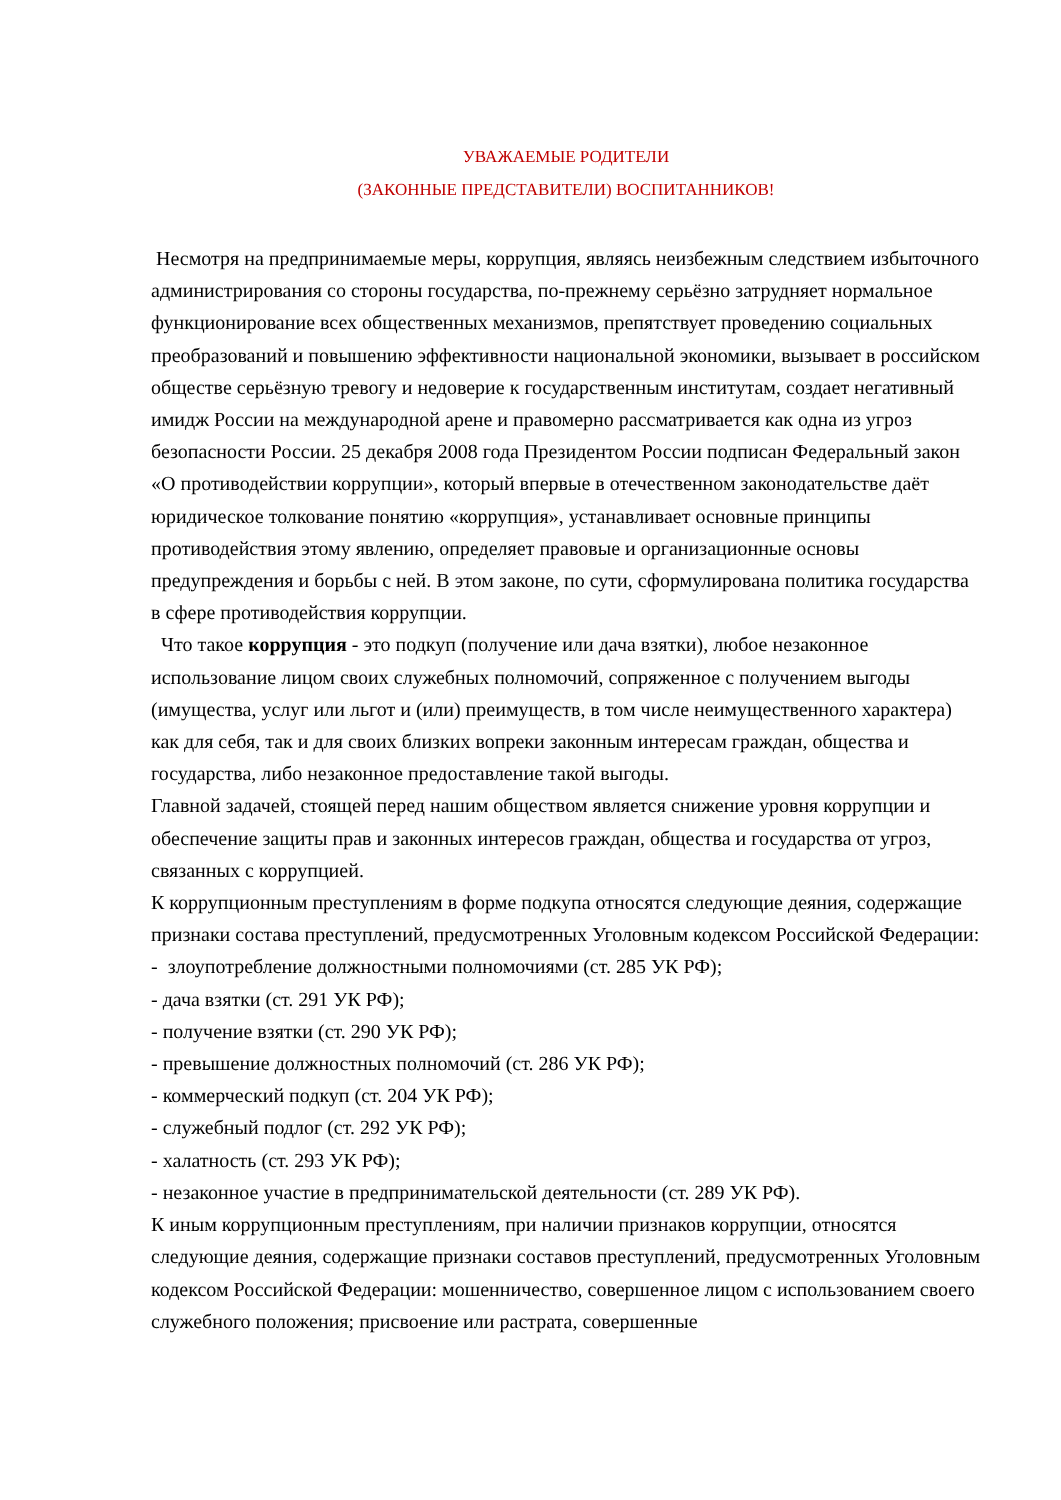УВАЖАЕМЫЕ РОДИТЕЛИ
(ЗАКОННЫЕ ПРЕДСТАВИТЕЛИ) ВОСПИТАННИКОВ!
Несмотря на предпринимаемые меры, коррупция, являясь неизбежным следствием избыточного администрирования со стороны государства, по-прежнему серьёзно затрудняет нормальное функционирование всех общественных механизмов, препятствует проведению социальных преобразований и повышению эффективности национальной экономики, вызывает в российском обществе серьёзную тревогу и недоверие к государственным институтам, создает негативный имидж России на международной арене и правомерно рассматривается как одна из угроз безопасности России. 25 декабря 2008 года Президентом России подписан Федеральный закон «О противодействии коррупции», который впервые в отечественном законодательстве даёт юридическое толкование понятию «коррупция», устанавливает основные принципы противодействия этому явлению, определяет правовые и организационные основы предупреждения и борьбы с ней. В этом законе, по сути, сформулирована политика государства в сфере противодействия коррупции.
Что такое коррупция - это подкуп (получение или дача взятки), любое незаконное использование лицом своих служебных полномочий, сопряженное с получением выгоды (имущества, услуг или льгот и (или) преимуществ, в том числе неимущественного характера) как для себя, так и для своих близких вопреки законным интересам граждан, общества и государства, либо незаконное предоставление такой выгоды.
Главной задачей, стоящей перед нашим обществом является снижение уровня коррупции и обеспечение защиты прав и законных интересов граждан, общества и государства от угроз, связанных с коррупцией.
К коррупционным преступлениям в форме подкупа относятся следующие деяния, содержащие признаки состава преступлений, предусмотренных Уголовным кодексом Российской Федерации:
- злоупотребление должностными полномочиями (ст. 285 УК РФ);
- дача взятки (ст. 291 УК РФ);
- получение взятки (ст. 290 УК РФ);
- превышение должностных полномочий (ст. 286 УК РФ);
- коммерческий подкуп (ст. 204 УК РФ);
- служебный подлог (ст. 292 УК РФ);
- халатность (ст. 293 УК РФ);
- незаконное участие в предпринимательской деятельности (ст. 289 УК РФ).
К иным коррупционным преступлениям, при наличии признаков коррупции, относятся следующие деяния, содержащие признаки составов преступлений, предусмотренных Уголовным кодексом Российской Федерации: мошенничество, совершенное лицом с использованием своего служебного положения; присвоение или растрата, совершенные